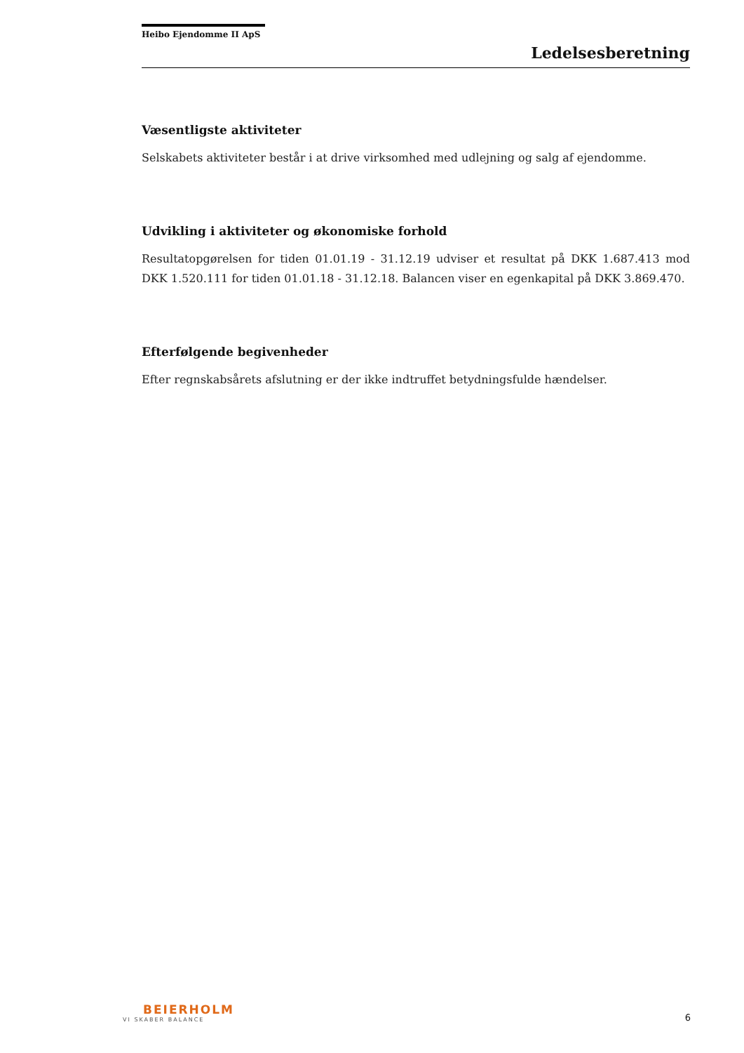Heibo Ejendomme II ApS
Ledelsesberetning
Væsentligste aktiviteter
Selskabets aktiviteter består i at drive virksomhed med udlejning og salg af ejendomme.
Udvikling i aktiviteter og økonomiske forhold
Resultatopgørelsen for tiden 01.01.19 - 31.12.19 udviser et resultat på DKK 1.687.413 mod DKK 1.520.111 for tiden 01.01.18 - 31.12.18. Balancen viser en egenkapital på DKK 3.869.470.
Efterfølgende begivenheder
Efter regnskabsårets afslutning er der ikke indtruffet betydningsfulde hændelser.
BEIERHOLM
VI SKABER BALANCE
6